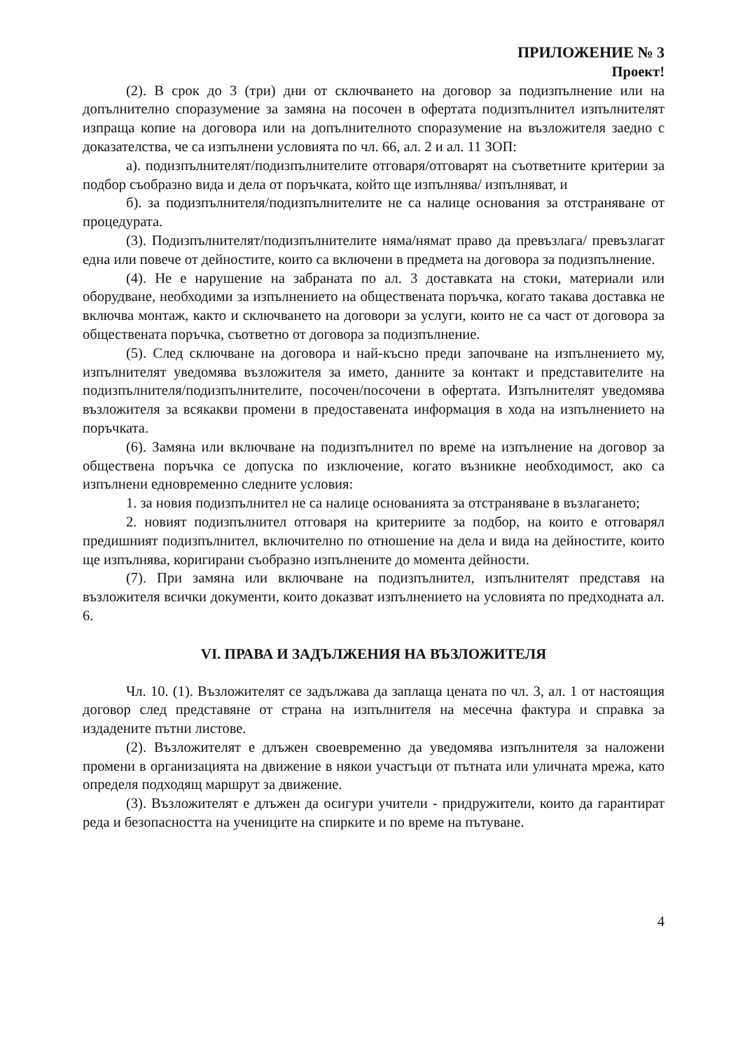ПРИЛОЖЕНИЕ № 3
Проект!
(2). В срок до 3 (три) дни от сключването на договор за подизпълнение или на допълнително споразумение за замяна на посочен в офертата подизпълнител изпълнителят изпраща копие на договора или на допълнителното споразумение на възложителя заедно с доказателства, че са изпълнени условията по чл. 66, ал. 2 и ал. 11 ЗОП:
а). подизпълнителят/подизпълнителите отговаря/отговарят на съответните критерии за подбор съобразно вида и дела от поръчката, който ще изпълнява/ изпълняват, и
б). за подизпълнителя/подизпълнителите не са налице основания за отстраняване от процедурата.
(3). Подизпълнителят/подизпълнителите няма/нямат право да превъзлага/ превъзлагат една или повече от дейностите, които са включени в предмета на договора за подизпълнение.
(4). Не е нарушение на забраната по ал. 3 доставката на стоки, материали или оборудване, необходими за изпълнението на обществената поръчка, когато такава доставка не включва монтаж, както и сключването на договори за услуги, които не са част от договора за обществената поръчка, съответно от договора за подизпълнение.
(5). След сключване на договора и най-късно преди започване на изпълнението му, изпълнителят уведомява възложителя за името, данните за контакт и представителите на подизпълнителя/подизпълнителите, посочен/посочени в офертата. Изпълнителят уведомява възложителя за всякакви промени в предоставената информация в хода на изпълнението на поръчката.
(6). Замяна или включване на подизпълнител по време на изпълнение на договор за обществена поръчка се допуска по изключение, когато възникне необходимост, ако са изпълнени едновременно следните условия:
1. за новия подизпълнител не са налице основанията за отстраняване в възлагането;
2. новият подизпълнител отговаря на критериите за подбор, на които е отговарял предишният подизпълнител, включително по отношение на дела и вида на дейностите, които ще изпълнява, коригирани съобразно изпълнените до момента дейности.
(7). При замяна или включване на подизпълнител, изпълнителят представя на възложителя всички документи, които доказват изпълнението на условията по предходната ал. 6.
VI. ПРАВА И ЗАДЪЛЖЕНИЯ НА ВЪЗЛОЖИТЕЛЯ
Чл. 10. (1). Възложителят се задължава да заплаща цената по чл. 3, ал. 1 от настоящия договор след представяне от страна на изпълнителя на месечна фактура и справка за издадените пътни листове.
(2). Възложителят е длъжен своевременно да уведомява изпълнителя за наложени промени в организацията на движение в някои участъци от пътната или уличната мрежа, като определя подходящ маршрут за движение.
(3). Възложителят е длъжен да осигури учители - придружители, които да гарантират реда и безопасността на учениците на спирките и по време на пътуване.
4